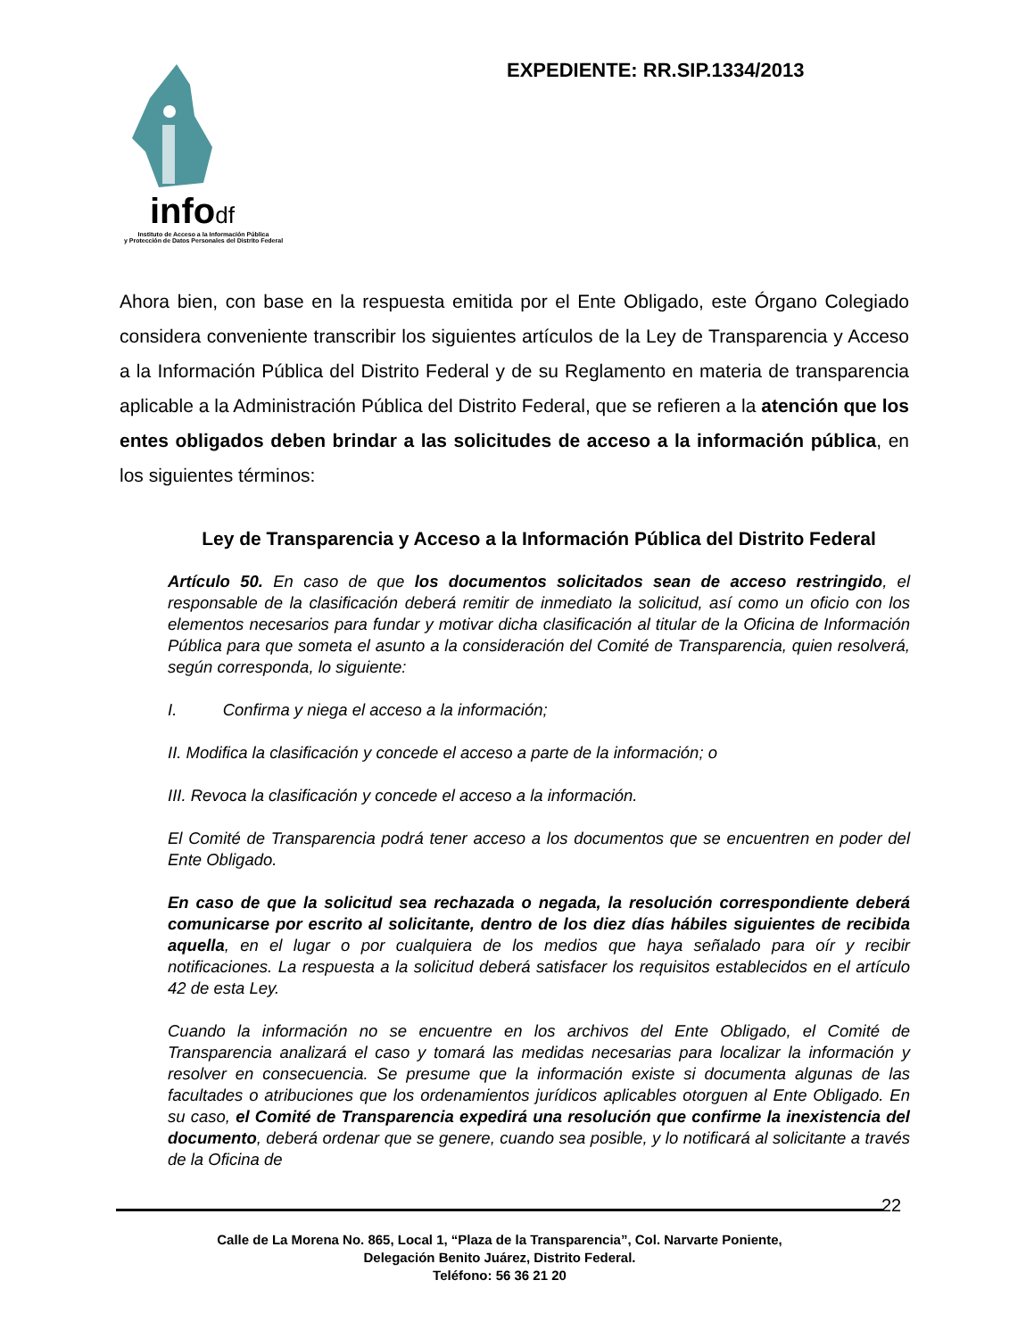infodf
Instituto de Acceso a la Información Pública
y Protección de Datos Personales del Distrito Federal
EXPEDIENTE: RR.SIP.1334/2013
Ahora bien, con base en la respuesta emitida por el Ente Obligado, este Órgano Colegiado considera conveniente transcribir los siguientes artículos de la Ley de Transparencia y Acceso a la Información Pública del Distrito Federal y de su Reglamento en materia de transparencia aplicable a la Administración Pública del Distrito Federal, que se refieren a la atención que los entes obligados deben brindar a las solicitudes de acceso a la información pública, en los siguientes términos:
Ley de Transparencia y Acceso a la Información Pública del Distrito Federal
Artículo 50. En caso de que los documentos solicitados sean de acceso restringido, el responsable de la clasificación deberá remitir de inmediato la solicitud, así como un oficio con los elementos necesarios para fundar y motivar dicha clasificación al titular de la Oficina de Información Pública para que someta el asunto a la consideración del Comité de Transparencia, quien resolverá, según corresponda, lo siguiente:
I. Confirma y niega el acceso a la información;
II. Modifica la clasificación y concede el acceso a parte de la información; o
III. Revoca la clasificación y concede el acceso a la información.
El Comité de Transparencia podrá tener acceso a los documentos que se encuentren en poder del Ente Obligado.
En caso de que la solicitud sea rechazada o negada, la resolución correspondiente deberá comunicarse por escrito al solicitante, dentro de los diez días hábiles siguientes de recibida aquella, en el lugar o por cualquiera de los medios que haya señalado para oír y recibir notificaciones. La respuesta a la solicitud deberá satisfacer los requisitos establecidos en el artículo 42 de esta Ley.
Cuando la información no se encuentre en los archivos del Ente Obligado, el Comité de Transparencia analizará el caso y tomará las medidas necesarias para localizar la información y resolver en consecuencia. Se presume que la información existe si documenta algunas de las facultades o atribuciones que los ordenamientos jurídicos aplicables otorguen al Ente Obligado. En su caso, el Comité de Transparencia expedirá una resolución que confirme la inexistencia del documento, deberá ordenar que se genere, cuando sea posible, y lo notificará al solicitante a través de la Oficina de
Calle de La Morena No. 865, Local 1, “Plaza de la Transparencia”, Col. Narvarte Poniente,
Delegación Benito Juárez, Distrito Federal.
Teléfono: 56 36 21 20
22